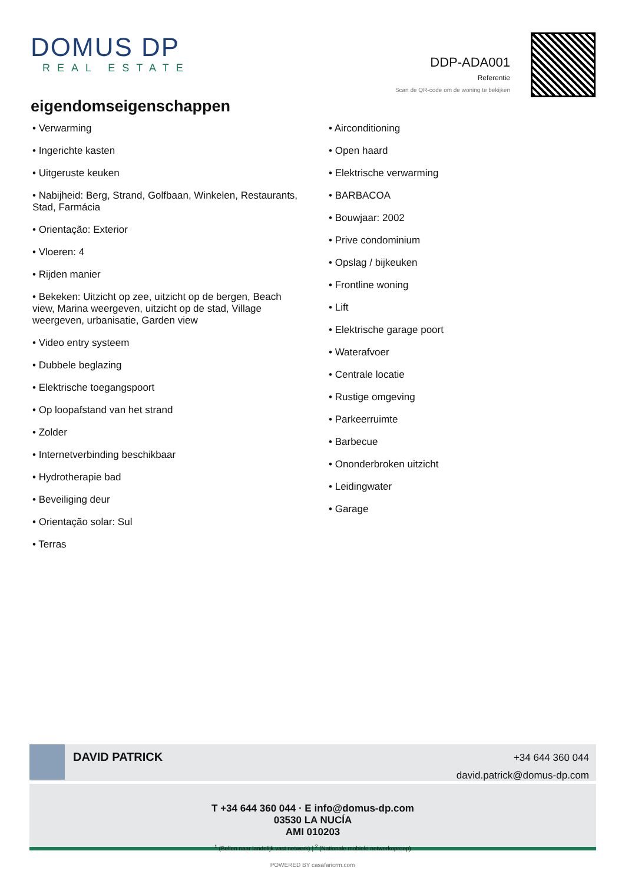DOMUS DP
REAL ESTATE
DDP-ADA001
Referentie
Scan de QR-code om de woning te bekijken
eigendomseigenschappen
• Verwarming
• Ingerichte kasten
• Uitgeruste keuken
• Nabijheid: Berg, Strand, Golfbaan, Winkelen, Restaurants, Stad, Farmácia
• Orientação: Exterior
• Vloeren: 4
• Rijden manier
• Bekeken: Uitzicht op zee, uitzicht op de bergen, Beach view, Marina weergeven, uitzicht op de stad, Village weergeven, urbanisatie, Garden view
• Video entry systeem
• Dubbele beglazing
• Elektrische toegangspoort
• Op loopafstand van het strand
• Zolder
• Internetverbinding beschikbaar
• Hydrotherapie bad
• Beveiliging deur
• Orientação solar: Sul
• Terras
• Airconditioning
• Open haard
• Elektrische verwarming
• BARBACOA
• Bouwjaar: 2002
• Prive condominium
• Opslag / bijkeuken
• Frontline woning
• Lift
• Elektrische garage poort
• Waterafvoer
• Centrale locatie
• Rustige omgeving
• Parkeerruimte
• Barbecue
• Ononderbroken uitzicht
• Leidingwater
• Garage
DAVID PATRICK
+34 644 360 044
david.patrick@domus-dp.com
T +34 644 360 044 · E info@domus-dp.com
03530 LA NUCÍA
AMI 010203
<sup>1</sup> (Bellen naar landelijk vast netwerk) | <sup>2</sup> (Nationale mobiele netwerkoproep)
POWERED BY casafaricrm.com